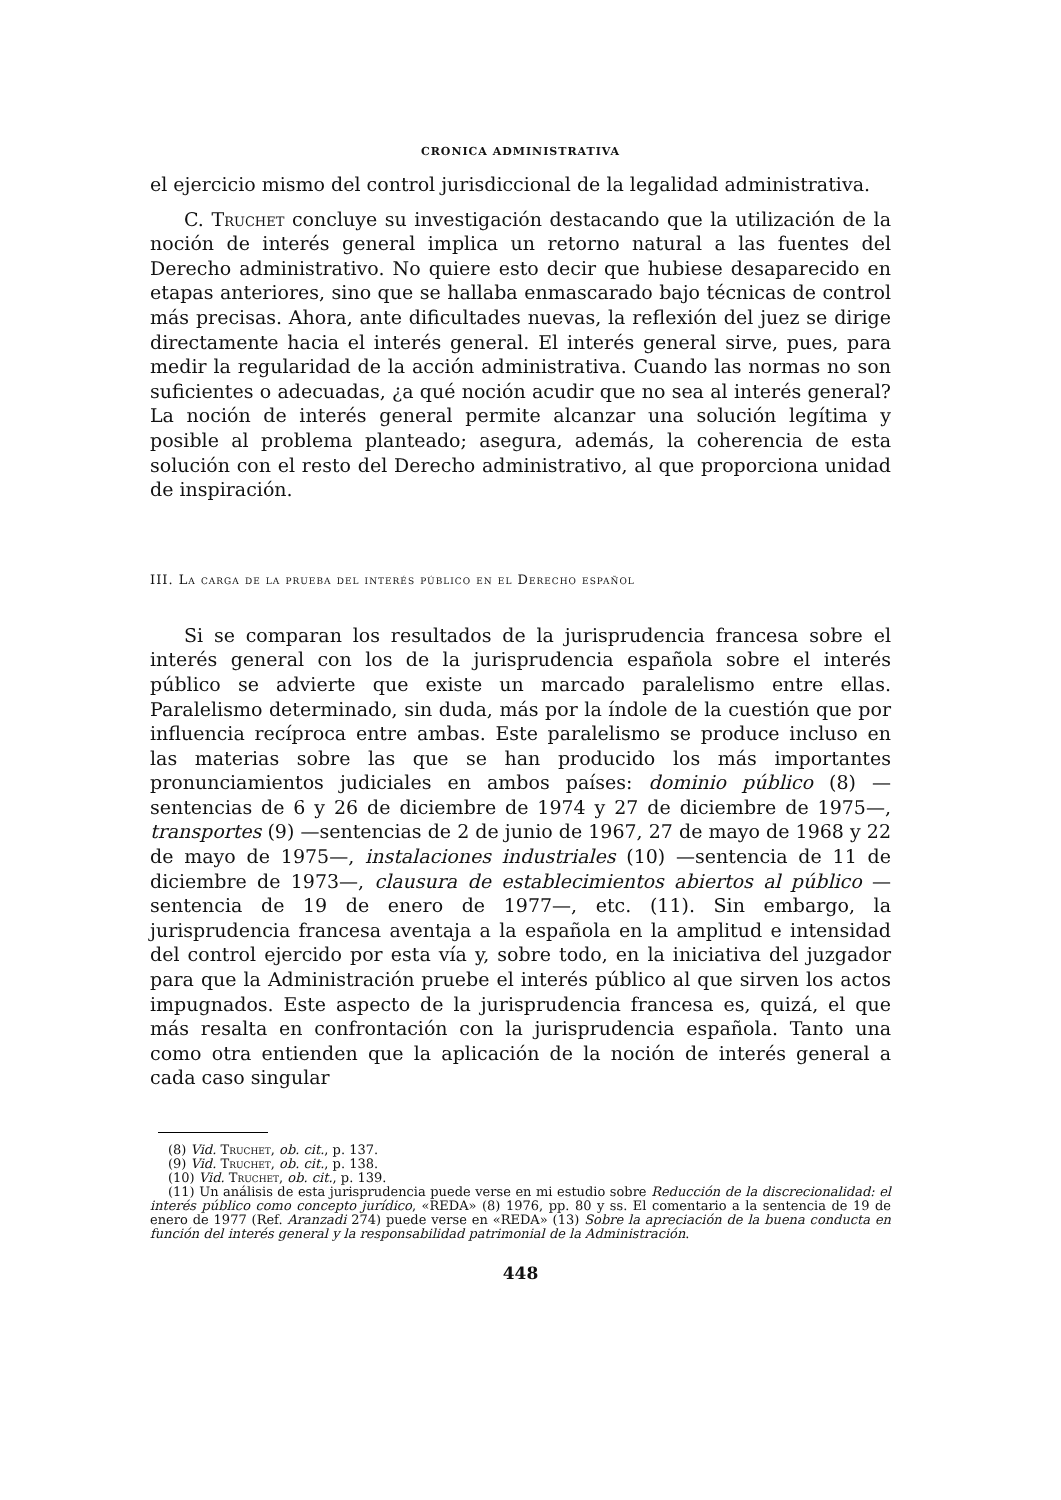CRONICA ADMINISTRATIVA
el ejercicio mismo del control jurisdiccional de la legalidad administrativa.
C. Truchet concluye su investigación destacando que la utilización de la noción de interés general implica un retorno natural a las fuentes del Derecho administrativo. No quiere esto decir que hubiese desaparecido en etapas anteriores, sino que se hallaba enmascarado bajo técnicas de control más precisas. Ahora, ante dificultades nuevas, la reflexión del juez se dirige directamente hacia el interés general. El interés general sirve, pues, para medir la regularidad de la acción administrativa. Cuando las normas no son suficientes o adecuadas, ¿a qué noción acudir que no sea al interés general? La noción de interés general permite alcanzar una solución legítima y posible al problema planteado; asegura, además, la coherencia de esta solución con el resto del Derecho administrativo, al que proporciona unidad de inspiración.
III. La carga de la prueba del interés público en el Derecho español
Si se comparan los resultados de la jurisprudencia francesa sobre el interés general con los de la jurisprudencia española sobre el interés público se advierte que existe un marcado paralelismo entre ellas. Paralelismo determinado, sin duda, más por la índole de la cuestión que por influencia recíproca entre ambas. Este paralelismo se produce incluso en las materias sobre las que se han producido los más importantes pronunciamientos judiciales en ambos países: dominio público (8) —sentencias de 6 y 26 de diciembre de 1974 y 27 de diciembre de 1975—, transportes (9) —sentencias de 2 de junio de 1967, 27 de mayo de 1968 y 22 de mayo de 1975—, instalaciones industriales (10) —sentencia de 11 de diciembre de 1973—, clausura de establecimientos abiertos al público —sentencia de 19 de enero de 1977—, etc. (11). Sin embargo, la jurisprudencia francesa aventaja a la española en la amplitud e intensidad del control ejercido por esta vía y, sobre todo, en la iniciativa del juzgador para que la Administración pruebe el interés público al que sirven los actos impugnados. Este aspecto de la jurisprudencia francesa es, quizá, el que más resalta en confrontación con la jurisprudencia española. Tanto una como otra entienden que la aplicación de la noción de interés general a cada caso singular
(8) Vid. Truchet, ob. cit., p. 137.
(9) Vid. Truchet, ob. cit., p. 138.
(10) Vid. Truchet, ob. cit., p. 139.
(11) Un análisis de esta jurisprudencia puede verse en mi estudio sobre Reducción de la discrecionalidad: el interés público como concepto jurídico, «REDA» (8) 1976, pp. 80 y ss. El comentario a la sentencia de 19 de enero de 1977 (Ref. Aranzadi 274) puede verse en «REDA» (13) Sobre la apreciación de la buena conducta en función del interés general y la responsabilidad patrimonial de la Administración.
448